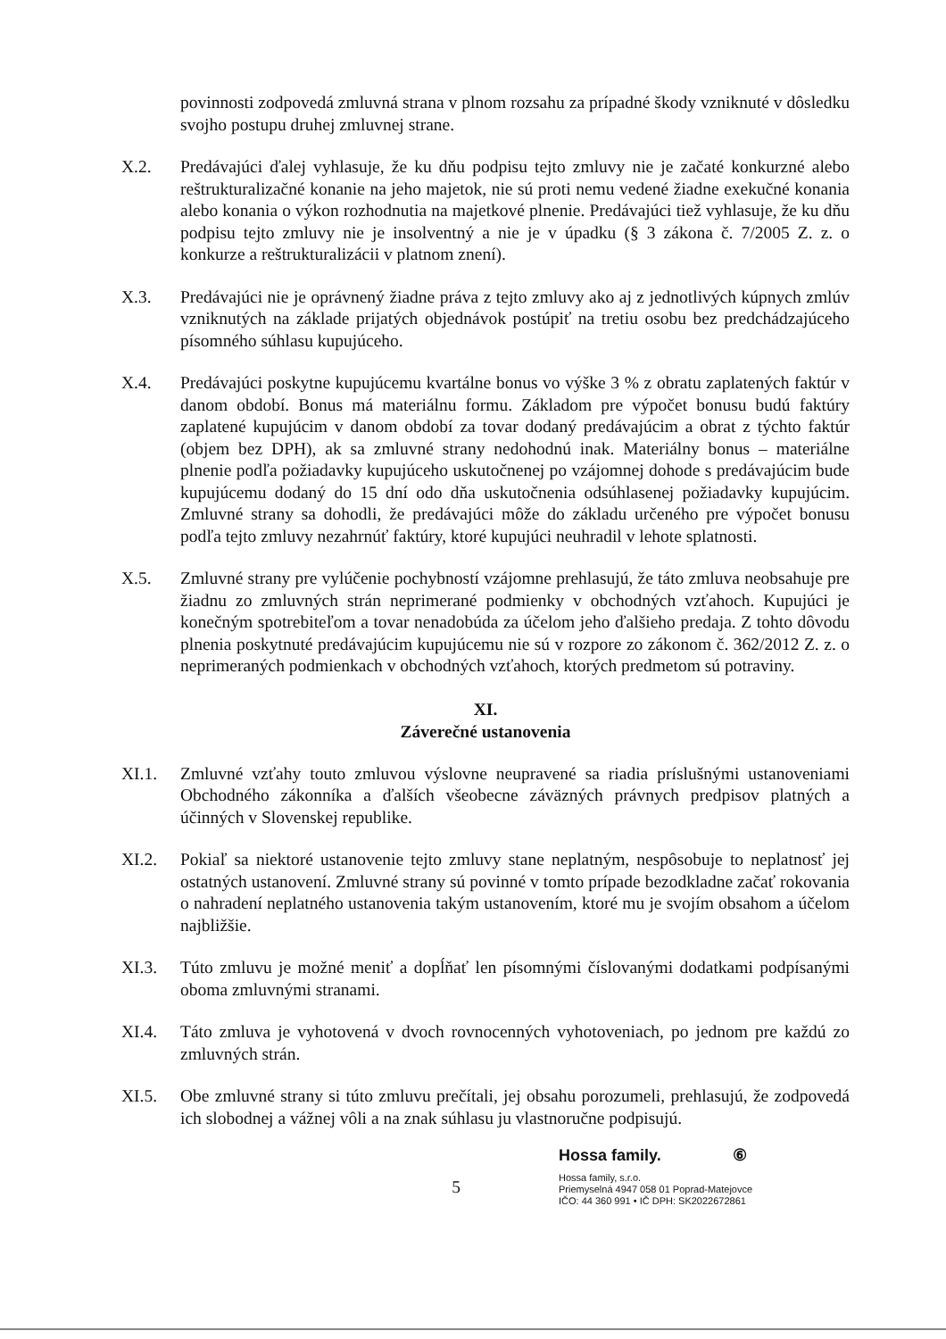povinnosti zodpovedá zmluvná strana v plnom rozsahu za prípadné škody vzniknuté v dôsledku svojho postupu druhej zmluvnej strane.
X.2. Predávajúci ďalej vyhlasuje, že ku dňu podpisu tejto zmluvy nie je začaté konkurzné alebo reštrukturalizačné konanie na jeho majetok, nie sú proti nemu vedené žiadne exekučné konania alebo konania o výkon rozhodnutia na majetkové plnenie. Predávajúci tiež vyhlasuje, že ku dňu podpisu tejto zmluvy nie je insolventný a nie je v úpadku (§ 3 zákona č. 7/2005 Z. z. o konkurze a reštrukturalizácii v platnom znení).
X.3. Predávajúci nie je oprávnený žiadne práva z tejto zmluvy ako aj z jednotlivých kúpnych zmlúv vzniknutých na základe prijatých objednávok postúpiť na tretiu osobu bez predchádzajúceho písomného súhlasu kupujúceho.
X.4. Predávajúci poskytne kupujúcemu kvartálne bonus vo výške 3 % z obratu zaplatených faktúr v danom období. Bonus má materiálnu formu. Základom pre výpočet bonusu budú faktúry zaplatené kupujúcim v danom období za tovar dodaný predávajúcim a obrat z týchto faktúr (objem bez DPH), ak sa zmluvné strany nedohodnú inak. Materiálny bonus – materiálne plnenie podľa požiadavky kupujúceho uskutočnenej po vzájomnej dohode s predávajúcim bude kupujúcemu dodaný do 15 dní odo dňa uskutočnenia odsúhlasenej požiadavky kupujúcim. Zmluvné strany sa dohodli, že predávajúci môže do základu určeného pre výpočet bonusu podľa tejto zmluvy nezahrnúť faktúry, ktoré kupujúci neuhradil v lehote splatnosti.
X.5. Zmluvné strany pre vylúčenie pochybností vzájomne prehlasujú, že táto zmluva neobsahuje pre žiadnu zo zmluvných strán neprimerané podmienky v obchodných vzťahoch. Kupujúci je konečným spotrebiteľom a tovar nenadobúda za účelom jeho ďalšieho predaja. Z tohto dôvodu plnenia poskytnuté predávajúcim kupujúcemu nie sú v rozpore zo zákonom č. 362/2012 Z. z. o neprimeraných podmienkach v obchodných vzťahoch, ktorých predmetom sú potraviny.
XI.
Záverečné ustanovenia
XI.1. Zmluvné vzťahy touto zmluvou výslovne neupravené sa riadia príslušnými ustanoveniami Obchodného zákonníka a ďalších všeobecne záväzných právnych predpisov platných a účinných v Slovenskej republike.
XI.2. Pokiaľ sa niektoré ustanovenie tejto zmluvy stane neplatným, nespôsobuje to neplatnosť jej ostatných ustanovení. Zmluvné strany sú povinné v tomto prípade bezodkladne začať rokovania o nahradení neplatného ustanovenia takým ustanovením, ktoré mu je svojím obsahom a účelom najbližšie.
XI.3. Túto zmluvu je možné meniť a dopĺňať len písomnými číslovanými dodatkami podpísanými oboma zmluvnými stranami.
XI.4. Táto zmluva je vyhotovená v dvoch rovnocenných vyhotoveniach, po jednom pre každú zo zmluvných strán.
XI.5. Obe zmluvné strany si túto zmluvu prečítali, jej obsahu porozumeli, prehlasujú, že zodpovedá ich slobodnej a vážnej vôli a na znak súhlasu ju vlastnoručne podpisujú.
5
Hossa family. ⑥
Hossa family, s.r.o.
Priemyselná 4947 058 01 Poprad-Matejovce
IČO: 44 360 991 • IČ DPH: SK2022672861